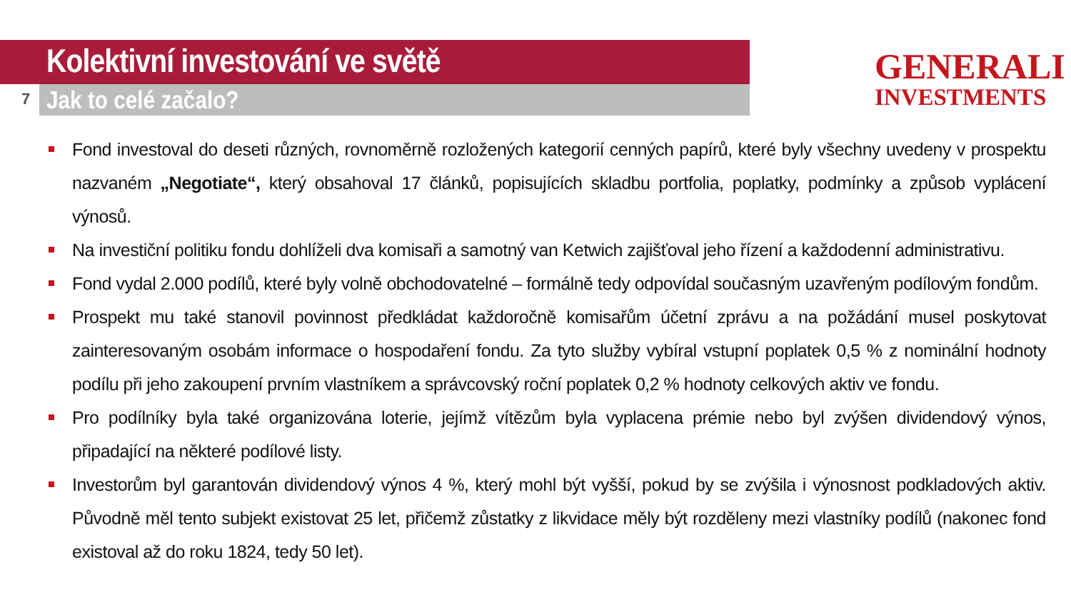Kolektivní investování ve světě
7 Jak to celé začalo?
GENERALI
INVESTMENTS
Fond investoval do deseti různých, rovnoměrně rozložených kategorií cenných papírů, které byly všechny uvedeny v prospektu nazvaném „Negotiate“, který obsahoval 17 článků, popisujících skladbu portfolia, poplatky, podmínky a způsob vyplácení výnosů.
Na investiční politiku fondu dohlíželi dva komisaři a samotný van Ketwich zajišťoval jeho řízení a každodenní administrativu.
Fond vydal 2.000 podílů, které byly volně obchodovatelné – formálně tedy odpovídal současným uzavřeným podílovým fondům.
Prospekt mu také stanovil povinnost předkládat každoročně komisařům účetní zprávu a na požádání musel poskytovat zainteresovaným osobám informace o hospodaření fondu. Za tyto služby vybíral vstupní poplatek 0,5 % z nominální hodnoty podílu při jeho zakoupení prvním vlastníkem a správcovský roční poplatek 0,2 % hodnoty celkových aktiv ve fondu.
Pro podílníky byla také organizována loterie, jejímž vítězům byla vyplacena prémie nebo byl zvýšen dividendový výnos, připadající na některé podílové listy.
Investorům byl garantován dividendový výnos 4 %, který mohl být vyšší, pokud by se zvýšila i výnosnost podkladových aktiv. Původně měl tento subjekt existovat 25 let, přičemž zůstatky z likvidace měly být rozděleny mezi vlastníky podílů (nakonec fond existoval až do roku 1824, tedy 50 let).